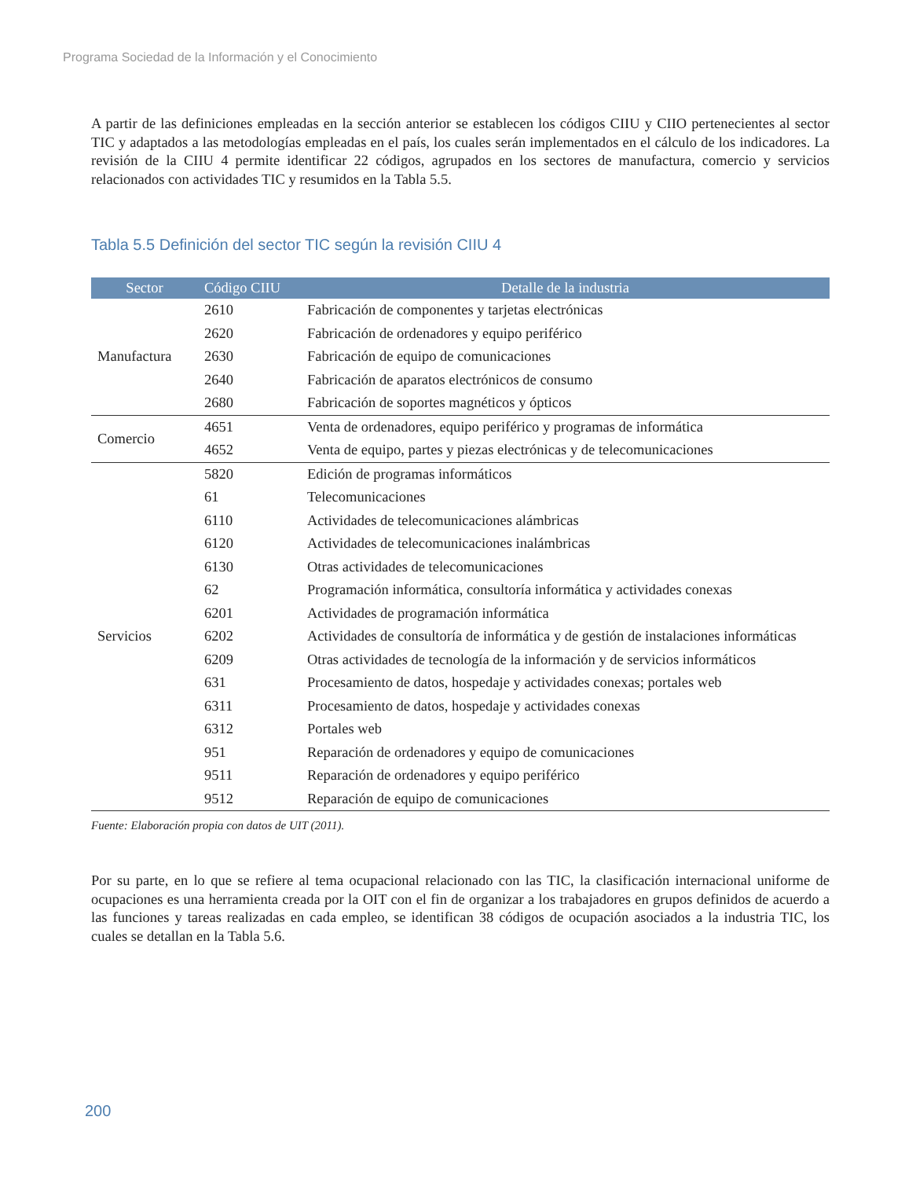Programa Sociedad de la Información y el Conocimiento
A partir de las definiciones empleadas en la sección anterior se establecen los códigos CIIU y CIIO pertenecientes al sector TIC y adaptados a las metodologías empleadas en el país, los cuales serán implementados en el cálculo de los indicadores. La revisión de la CIIU 4 permite identificar 22 códigos, agrupados en los sectores de manufactura, comercio y servicios relacionados con actividades TIC y resumidos en la Tabla 5.5.
Tabla 5.5 Definición del sector TIC según la revisión CIIU 4
| Sector | Código CIIU | Detalle de la industria |
| --- | --- | --- |
| Manufactura | 2610 | Fabricación de componentes y tarjetas electrónicas |
| | 2620 | Fabricación de ordenadores y equipo periférico |
| | 2630 | Fabricación de equipo de comunicaciones |
| | 2640 | Fabricación de aparatos electrónicos de consumo |
| | 2680 | Fabricación de soportes magnéticos y ópticos |
| Comercio | 4651 | Venta de ordenadores, equipo periférico y programas de informática |
| | 4652 | Venta de equipo, partes y piezas electrónicas y de telecomunicaciones |
| Servicios | 5820 | Edición de programas informáticos |
| | 61 | Telecomunicaciones |
| | 6110 | Actividades de telecomunicaciones alámbricas |
| | 6120 | Actividades de telecomunicaciones inalámbricas |
| | 6130 | Otras actividades de telecomunicaciones |
| | 62 | Programación informática, consultoría informática y actividades conexas |
| | 6201 | Actividades de programación informática |
| | 6202 | Actividades de consultoría de informática y de gestión de instalaciones informáticas |
| | 6209 | Otras actividades de tecnología de la información y de servicios informáticos |
| | 631 | Procesamiento de datos, hospedaje y actividades conexas; portales web |
| | 6311 | Procesamiento de datos, hospedaje y actividades conexas |
| | 6312 | Portales web |
| | 951 | Reparación de ordenadores y equipo de comunicaciones |
| | 9511 | Reparación de ordenadores y equipo periférico |
| | 9512 | Reparación de equipo de comunicaciones |
Fuente: Elaboración propia con datos de UIT (2011).
Por su parte, en lo que se refiere al tema ocupacional relacionado con las TIC, la clasificación internacional uniforme de ocupaciones es una herramienta creada por la OIT con el fin de organizar a los trabajadores en grupos definidos de acuerdo a las funciones y tareas realizadas en cada empleo, se identifican 38 códigos de ocupación asociados a la industria TIC, los cuales se detallan en la Tabla 5.6.
200